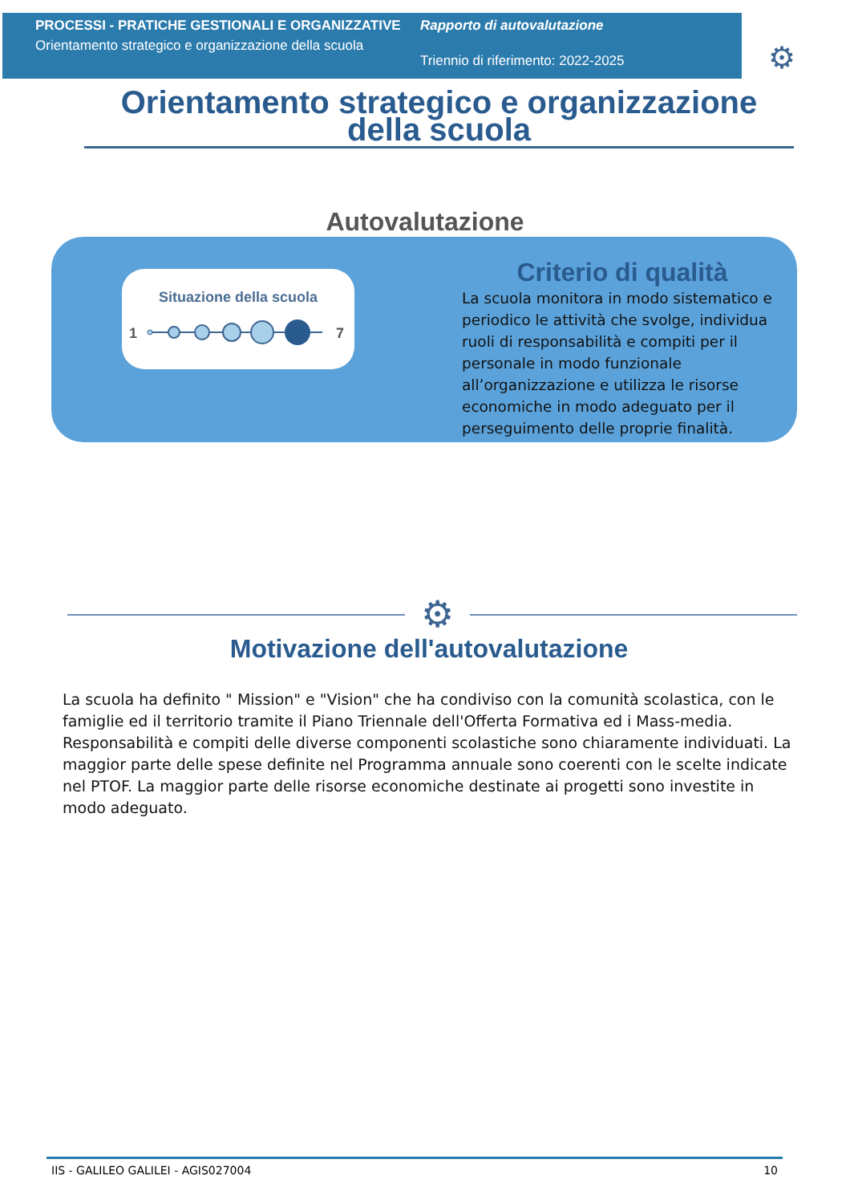PROCESSI - PRATICHE GESTIONALI E ORGANIZZATIVE
Orientamento strategico e organizzazione della scuola
Rapporto di autovalutazione
Triennio di riferimento: 2022-2025
⚙
Orientamento strategico e organizzazione della scuola
Autovalutazione
Situazione della scuola
1
7
Criterio di qualità
La scuola monitora in modo sistematico e periodico le attività che svolge, individua ruoli di responsabilità e compiti per il personale in modo funzionale all’organizzazione e utilizza le risorse economiche in modo adeguato per il perseguimento delle proprie finalità.
⚙
Motivazione dell'autovalutazione
La scuola ha definito " Mission" e "Vision" che ha condiviso con la comunità scolastica, con le famiglie ed il territorio tramite il Piano Triennale dell'Offerta Formativa ed i Mass-media. Responsabilità e compiti delle diverse componenti scolastiche sono chiaramente individuati. La maggior parte delle spese definite nel Programma annuale sono coerenti con le scelte indicate nel PTOF. La maggior parte delle risorse economiche destinate ai progetti sono investite in modo adeguato.
IIS - GALILEO GALILEI - AGIS027004 10